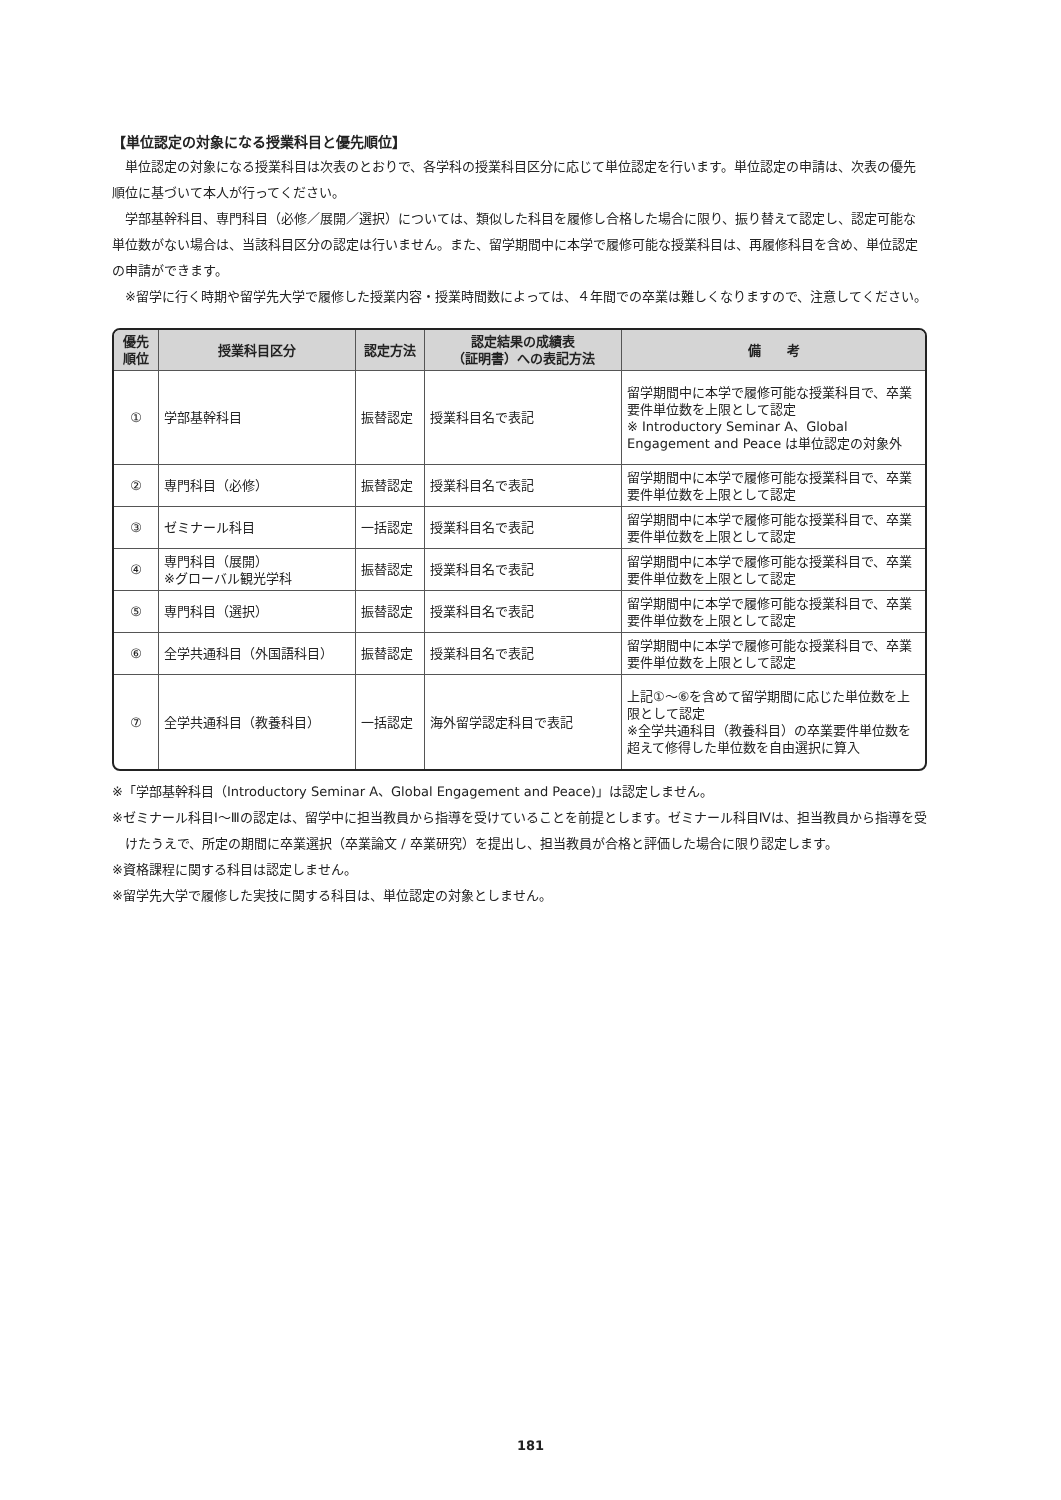【単位認定の対象になる授業科目と優先順位】
単位認定の対象になる授業科目は次表のとおりで、各学科の授業科目区分に応じて単位認定を行います。単位認定の申請は、次表の優先順位に基づいて本人が行ってください。
学部基幹科目、専門科目（必修／展開／選択）については、類似した科目を履修し合格した場合に限り、振り替えて認定し、認定可能な単位数がない場合は、当該科目区分の認定は行いません。また、留学期間中に本学で履修可能な授業科目は、再履修科目を含め、単位認定の申請ができます。
※留学に行く時期や留学先大学で履修した授業内容・授業時間数によっては、４年間での卒業は難しくなりますので、注意してください。
| 優先 順位 | 授業科目区分 | 認定方法 | 認定結果の成績表 （証明書）への表記方法 | 備 考 |
| --- | --- | --- | --- | --- |
| ① | 学部基幹科目 | 振替認定 | 授業科目名で表記 | 留学期間中に本学で履修可能な授業科目で、卒業要件単位数を上限として認定 ※ Introductory Seminar A、Global Engagement and Peace は単位認定の対象外 |
| ② | 専門科目（必修） | 振替認定 | 授業科目名で表記 | 留学期間中に本学で履修可能な授業科目で、卒業要件単位数を上限として認定 |
| ③ | ゼミナール科目 | 一括認定 | 授業科目名で表記 | 留学期間中に本学で履修可能な授業科目で、卒業要件単位数を上限として認定 |
| ④ | 専門科目（展開） ※グローバル観光学科 | 振替認定 | 授業科目名で表記 | 留学期間中に本学で履修可能な授業科目で、卒業要件単位数を上限として認定 |
| ⑤ | 専門科目（選択） | 振替認定 | 授業科目名で表記 | 留学期間中に本学で履修可能な授業科目で、卒業要件単位数を上限として認定 |
| ⑥ | 全学共通科目（外国語科目） | 振替認定 | 授業科目名で表記 | 留学期間中に本学で履修可能な授業科目で、卒業要件単位数を上限として認定 |
| ⑦ | 全学共通科目（教養科目） | 一括認定 | 海外留学認定科目で表記 | 上記①～⑥を含めて留学期間に応じた単位数を上限として認定 ※全学共通科目（教養科目）の卒業要件単位数を超えて修得した単位数を自由選択に算入 |
※「学部基幹科目（Introductory Seminar A、Global Engagement and Peace)」は認定しません。
※ゼミナール科目Ⅰ～Ⅲの認定は、留学中に担当教員から指導を受けていることを前提とします。ゼミナール科目Ⅳは、担当教員から指導を受けたうえで、所定の期間に卒業選択（卒業論文 / 卒業研究）を提出し、担当教員が合格と評価した場合に限り認定します。
※資格課程に関する科目は認定しません。
※留学先大学で履修した実技に関する科目は、単位認定の対象としません。
181